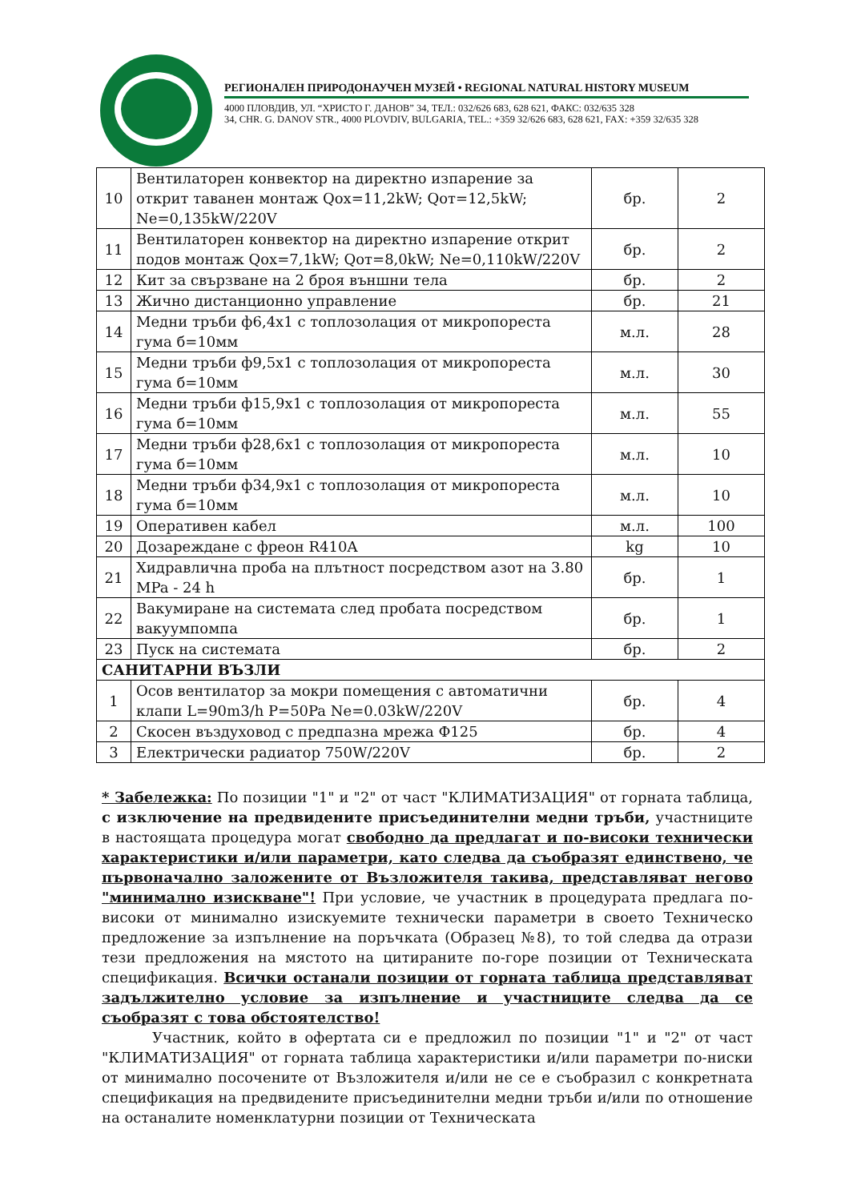РЕГИОНАЛЕН ПРИРОДОНАУЧЕН МУЗЕЙ • REGIONAL NATURAL HISTORY MUSEUM
4000 ПЛОВДИВ, УЛ. “ХРИСТО Г. ДАНОВ” 34, ТЕЛ.: 032/626 683, 628 621, ФАКС: 032/635 328
34, CHR. G. DANOV STR., 4000 PLOVDIV, BULGARIA, TEL.: +359 32/626 683, 628 621, FAX: +359 32/635 328
| 10 | Вентилаторен конвектор на директно изпарение за открит таванен монтаж Qох=11,2kW; Qот=12,5kW; Ne=0,135kW/220V | бр. | 2 |
| 11 | Вентилаторен конвектор на директно изпарение открит подов монтаж Qох=7,1kW; Qот=8,0kW; Ne=0,110kW/220V | бр. | 2 |
| 12 | Кит за свързване на 2 броя външни тела | бр. | 2 |
| 13 | Жично дистанционно управление | бр. | 21 |
| 14 | Медни тръби ф6,4х1 с топлозолация от микропореста гума б=10мм | м.л. | 28 |
| 15 | Медни тръби ф9,5х1 с топлозолация от микропореста гума б=10мм | м.л. | 30 |
| 16 | Медни тръби ф15,9х1 с топлозолация от микропореста гума б=10мм | м.л. | 55 |
| 17 | Медни тръби ф28,6х1 с топлозолация от микропореста гума б=10мм | м.л. | 10 |
| 18 | Медни тръби ф34,9х1 с топлозолация от микропореста гума б=10мм | м.л. | 10 |
| 19 | Оперативен кабел | м.л. | 100 |
| 20 | Дозареждане с фреон R410A | kg | 10 |
| 21 | Хидравлична проба на плътност посредством азот на 3.80 MPa - 24 h | бр. | 1 |
| 22 | Вакумиране на системата след пробата посредством вакуумпомпа | бр. | 1 |
| 23 | Пуск на системата | бр. | 2 |
| САНИТАРНИ ВЪЗЛИ | | | |
| 1 | Осов вентилатор за мокри помещения с автоматични клапи L=90m3/h P=50Pa Ne=0.03kW/220V | бр. | 4 |
| 2 | Скосен въздуховод с предпазна мрежа Ф125 | бр. | 4 |
| 3 | Електрически радиатор 750W/220V | бр. | 2 |
* Забележка: По позиции "1" и "2" от част "КЛИМАТИЗАЦИЯ" от горната таблица, с изключение на предвидените присъединителни медни тръби, участниците в настоящата процедура могат свободно да предлагат и по-високи технически характеристики и/или параметри, като следва да съобразят единствено, че първоначално заложените от Възложителя такива, представляват негово "минимално изискване"! При условие, че участник в процедурата предлага по-високи от минимално изискуемите технически параметри в своето Техническо предложение за изпълнение на поръчката (Образец №8), то той следва да отрази тези предложения на мястото на цитираните по-горе позиции от Техническата спецификация. Всички останали позиции от горната таблица представляват задължително условие за изпълнение и участниците следва да се съобразят с това обстоятелство!
Участник, който в офертата си е предложил по позиции "1" и "2" от част "КЛИМАТИЗАЦИЯ" от горната таблица характеристики и/или параметри по-ниски от минимално посочените от Възложителя и/или не се е съобразил с конкретната спецификация на предвидените присъединителни медни тръби и/или по отношение на останалите номенклатурни позиции от Техническата